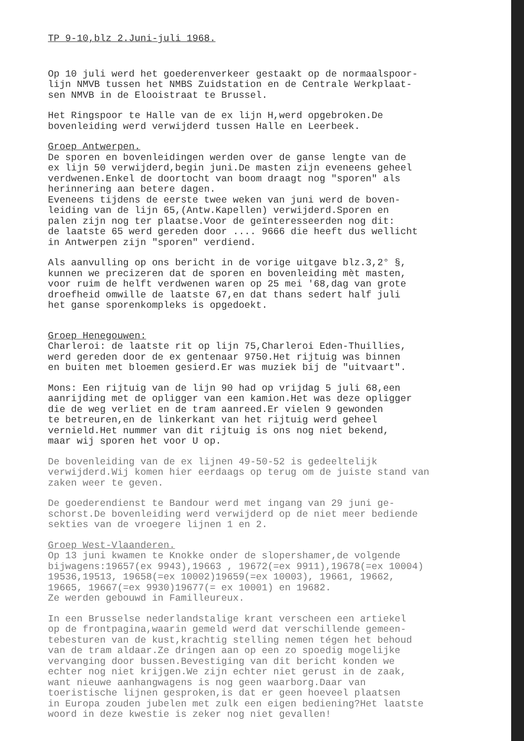TP 9-10,blz 2.Juni-juli 1968.
Op 10 juli werd het goederenverkeer gestaakt op de normaalspoor- lijn NMVB tussen het NMBS Zuidstation en de Centrale Werkplaat- sen NMVB in de Elooistraat te Brussel.
Het Ringspoor te Halle van de ex lijn H,werd opgebroken.De bovenleiding werd verwijderd tussen Halle en Leerbeek.
Groep Antwerpen.
De sporen en bovenleidingen werden over de ganse lengte van de ex lijn 50 verwijderd,begin juni.De masten zijn eveneens geheel verdwenen.Enkel de doortocht van boom draagt nog "sporen" als herinnering aan betere dagen. Eveneens tijdens de eerste twee weken van juni werd de boven- leiding van de lijn 65,(Antw.Kapellen) verwijderd.Sporen en palen zijn nog ter plaatse.Voor de geïnteresseerden nog dit: de laatste 65 werd gereden door .... 9666 die heeft dus wellicht in Antwerpen zijn "sporen" verdiend.
Als aanvulling op ons bericht in de vorige uitgave blz.3,2° §, kunnen we precizeren dat de sporen en bovenleiding mèt masten, voor ruim de helft verdwenen waren op 25 mei '68,dag van grote droefheid omwille de laatste 67,en dat thans sedert half juli het ganse sporenkompleks is opgedoekt.
Groep Henegouwen:
Charleroi: de laatste rit op lijn 75,Charleroi Eden-Thuillies, werd gereden door de ex gentenaar 9750.Het rijtuig was binnen en buiten met bloemen gesierd.Er was muziek bij de "uitvaart".
Mons: Een rijtuig van de lijn 90 had op vrijdag 5 juli 68,een aanrijding met de opligger van een kamion.Het was deze opligger die de weg verliet en de tram aanreed.Er vielen 9 gewonden te betreuren,en de linkerkant van het rijtuig werd geheel vernield.Het nummer van dit rijtuig is ons nog niet bekend, maar wij sporen het voor U op.
De bovenleiding van de ex lijnen 49-50-52 is gedeeltelijk verwijderd.Wij komen hier eerdaags op terug om de juiste stand van zaken weer te geven.
De goederendienst te Bandour werd met ingang van 29 juni ge- schorst.De bovenleiding werd verwijderd op de niet meer bediende sekties van de vroegere lijnen 1 en 2.
Groep West-Vlaanderen.
Op 13 juni kwamen te Knokke onder de slopershamer,de volgende bijwagens:19657(ex 9943),19663 , 19672(=ex 9911),19678(=ex 10004) 19536,19513, 19658(=ex 10002)19659(=ex 10003), 19661, 19662, 19665, 19667(=ex 9930)19677(= ex 10001) en 19682. Ze werden gebouwd in Familleureux.
In een Brusselse nederlandstalige krant verscheen een artiekel op de frontpagina,waarin gemeld werd dat verschillende gemeen- tebesturen van de kust,krachtig stelling nemen tégen het behoud van de tram aldaar.Ze dringen aan op een zo spoedig mogelijke vervanging door bussen.Bevestiging van dit bericht konden we echter nog niet krijgen.We zijn echter niet gerust in de zaak, want nieuwe aanhangwagens is nog geen waarborg.Daar van toeristische lijnen gesproken,is dat er geen hoeveel plaatsen in Europa zouden jubelen met zulk een eigen bediening?Het laatste woord in deze kwestie is zeker nog niet gevallen!